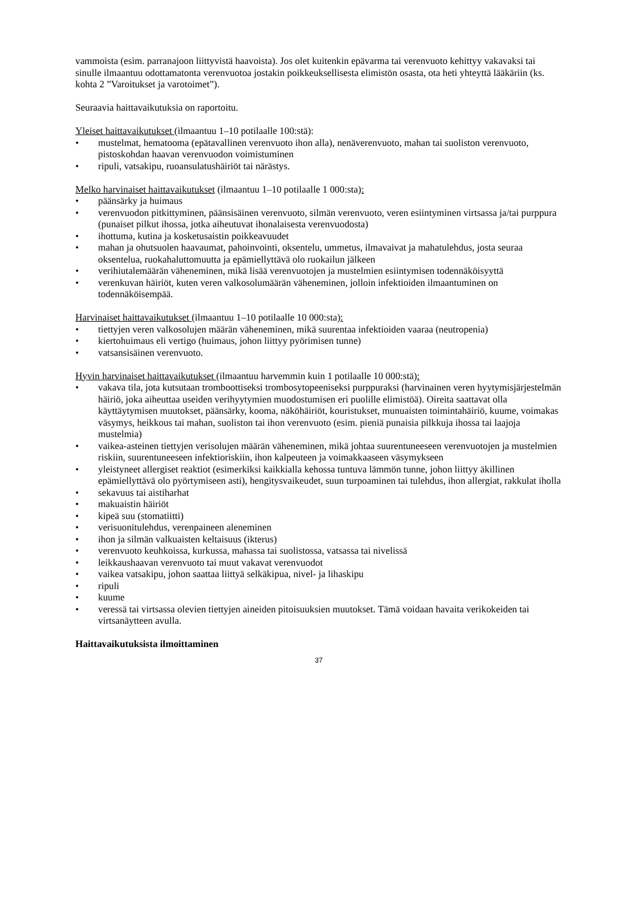vammoista (esim. parranajoon liittyvistä haavoista). Jos olet kuitenkin epävarma tai verenvuoto kehittyy vakavaksi tai sinulle ilmaantuu odottamatonta verenvuotoa jostakin poikkeuksellisesta elimistön osasta, ota heti yhteyttä lääkäriin (ks. kohta 2 ”Varoitukset ja varotoimet”).
Seuraavia haittavaikutuksia on raportoitu.
Yleiset haittavaikutukset (ilmaantuu 1–10 potilaalle 100:stä):
mustelmat, hematooma (epätavallinen verenvuoto ihon alla), nenäverenvuoto, mahan tai suoliston verenvuoto, pistoskohdan haavan verenvuodon voimistuminen
ripuli, vatsakipu, ruoansulatushäiriöt tai närästys.
Melko harvinaiset haittavaikutukset (ilmaantuu 1–10 potilaalle 1 000:sta):
päänsärky ja huimaus
verenvuodon pitkittyminen, päänsisäinen verenvuoto, silmän verenvuoto, veren esiintyminen virtsassa ja/tai purppura (punaiset pilkut ihossa, jotka aiheutuvat ihonalaisesta verenvuodosta)
ihottuma, kutina ja kosketusaistin poikkeavuudet
mahan ja ohutsuolen haavaumat, pahoinvointi, oksentelu, ummetus, ilmavaivat ja mahatulehdus, josta seuraa oksentelua, ruokahaluttomuutta ja epämiellyttävä olo ruokailun jälkeen
verihiutalemäärän väheneminen, mikä lisää verenvuotojen ja mustelmien esiintymisen todennäköisyyttä
verenkuvan häiriöt, kuten veren valkosolumäärän väheneminen, jolloin infektioiden ilmaantuminen on todennäköisempää.
Harvinaiset haittavaikutukset (ilmaantuu 1–10 potilaalle 10 000:sta):
tiettyjen veren valkosolujen määrän väheneminen, mikä suurentaa infektioiden vaaraa (neutropenia)
kiertohuimaus eli vertigo (huimaus, johon liittyy pyörimisen tunne)
vatsansisäinen verenvuoto.
Hyvin harvinaiset haittavaikutukset (ilmaantuu harvemmin kuin 1 potilaalle 10 000:stä):
vakava tila, jota kutsutaan tromboottiseksi trombosytopeeniseksi purppuraksi (harvinainen veren hyytymisjärjestelmän häiriö, joka aiheuttaa useiden verihyytymien muodostumisen eri puolille elimistöä). Oireita saattavat olla käyttäytymisen muutokset, päänsärky, kooma, näköhäiriöt, kouristukset, munuaisten toimintahäiriö, kuume, voimakas väsymys, heikkous tai mahan, suoliston tai ihon verenvuoto (esim. pieniä punaisia pilkkuja ihossa tai laajoja mustelmia)
vaikea-asteinen tiettyjen verisolujen määrän väheneminen, mikä johtaa suurentuneeseen verenvuotojen ja mustelmien riskiin, suurentuneeseen infektioriskiin, ihon kalpeuteen ja voimakkaaseen väsymykseen
yleistyneet allergiset reaktiot (esimerkiksi kaikkialla kehossa tuntuva lämmön tunne, johon liittyy äkillinen epämiellyttävä olo pyörtymiseen asti), hengitysvaikeudet, suun turpoaminen tai tulehdus, ihon allergiat, rakkulat iholla
sekavuus tai aistiharhat
makuaistin häiriöt
kipeä suu (stomatiitti)
verisuonitulehdus, verenpaineen aleneminen
ihon ja silmän valkuaisten keltaisuus (ikterus)
verenvuoto keuhkoissa, kurkussa, mahassa tai suolistossa, vatsassa tai nivelissä
leikkaushaavan verenvuoto tai muut vakavat verenvuodot
vaikea vatsakipu, johon saattaa liittyä selkäkipua, nivel- ja lihaskipu
ripuli
kuume
veressä tai virtsassa olevien tiettyjen aineiden pitoisuuksien muutokset. Tämä voidaan havaita verikokeiden tai virtsanäytteen avulla.
Haittavaikutuksista ilmoittaminen
37